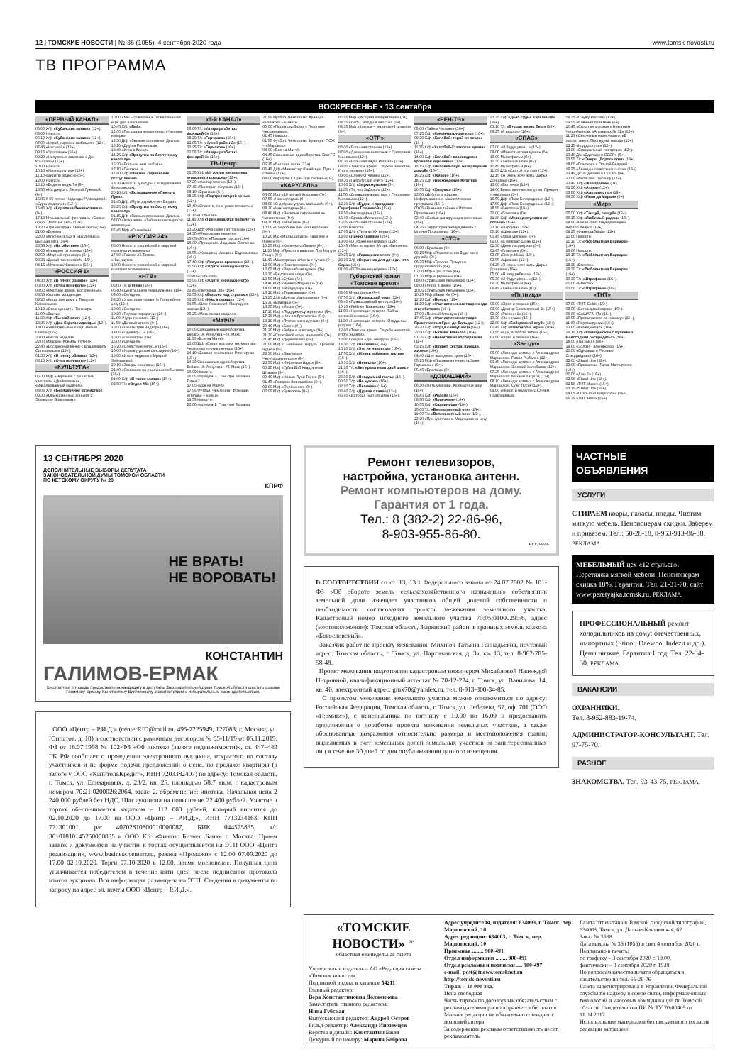12 | ТОМСКИЕ НОВОСТИ | № 36 (1055), 4 сентября 2020 года www.tomsk-novosti.ru
ТВ ПРОГРАММА
ВОСКРЕСЕНЬЕ • 13 сентября
«ПЕРВЫЙ КАНАЛ»
05.00 Х/ф «Кубанские казаки» (12+).
06.00 Новости.
06.10 Х/ф «Кубанские казаки» (12+).
07.00 «Играй, гармонь любимая!» (12+).
07.45 «Часовой» (12+).
08.15 «Здоровье» (16+).
09.20 «Непутевые заметки» с Дм. Крыловым (12+).
10.00 Новости.
10.10 «Жизнь других» (12+).
11.10 «Видели видео?» (6+).
12.00 Новости.
12.10 «Видели видео?» (6+).
13.50 «На дачу!» с Ларисой Гузеевой (6+).
15.05 К 90-летию Надежды Румянцевой. «Одна из девчат» (12+).
15.45 Х/ф «Королева бензоколонки» (0+).
17.15 Музыкальный фестиваль «Белые ночи». Золотые хиты (12+).
19.20 «Три аккорда». Новый сезон (16+).
21.00 «Время».
22.00 «Клуб веселых и находчивых». Высшая лига (16+).
23.55 Х/ф «На обочине» (16+).
02.05 «Наедине со всеми» (16+).
02.50 «Модный приговор» (6+).
03.35 «Давай поженимся!» (16+).
04.15 «Мужское/Женское» (16+).
«РОССИЯ 1»
04.30 Х/ф «В плену обмана» (12+).
06.00 Х/ф «Отец поневоле» (12+).
08.00 «Местное время. Воскресенье».
08.35 «Устами младенца».
09.20 «Когда все дома с Тимуром Кизяковым».
10.10 «Сто к одному». Телеигра.
11.00 «Вести».
11.30 Х/ф «Ты мой свет» (12+).
13.35 Х/ф «Два берега надежды» (12+).
18.00 «Удивительные люди. Новый сезон» (12+).
20.00 «Вести недели».
22.00 «Москва. Кремль. Путин».
22.40 «Воскресный вечер с Владимиром Соловьевым» (12+).
01.30 Х/ф «В плену обмана» (12+).
03.10 Х/ф «Отец поневоле» (12+).
«КУЛЬТУРА»
06.30 М/ф «Чертенок с пушистым хвостом», «Дюймовочка», «Заколдованный мальчик».
08.05 Х/ф «Беспокойное хозяйство».
09.30 «Обыкновенный концерт с Эдуардом Эфировым».
10.00 «Мы – грамотеи!» Телевизионная игра для школьников.
10.45 Х/ф «Вий».
12.00 «Письма из провинции». «Человек и море».
12.30 Д/ф «Лесные стражники. Дятлы».
13.10 «Другие Романовы».
13.40 «Игра в бисер».
14.25 Х/ф «Прогулка по беспутному кварталу».
16.30 «Больше, чем любовь».
17.10 «Пешком...».
17.40 Х/ф «Онегин. Лирические отступления».
19.30 Новости культуры с Владиславом Флярковским.
20.10 Х/ф «Возвращение «Святого Луки».
21.45 Д/ф «Мути дирижирует Верди».
23.25 Х/ф «Прогулка по беспутному кварталу».
01.15 Д/ф «Лесные стражники. Дятлы».
02.00 «Искатели». «Тайна монастырской звонницы».
02.45 М/ф «Скамейка».
«РОССИЯ 24»
06.00 Новости российской и мировой политики и экономики.
17.00 «Россия 24.Томск».
«Час науки».
18.00 Новости российской и мировой политики и экономики.
«НТВ»
05.00 Т/с «Пляж» (16+).
06.40 «Центральное телевидение» (16+).
08.00 «Сегодня».
08.20 «У нас выигрывают!» Лотерейное шоу (12+).
10.00 «Сегодня».
10.20 «Первая передача» (16+).
11.00 «Чудо техники» (12+).
11.50 «Дачный ответ» (0+).
13.00 «НашПотребНадзор» (16+).
14.05 «Однажды...» (16+).
15.00 «Своя игра» (0+).
16.00 «Сегодня».
16.20 «Следствие вели...» (16+).
18.00 «Новые русские сенсации» (16+).
19.00 «Итоги недели» с Ирадой Зейналовой.
20.10 «Звезды сошлись» (16+).
21.40 «Основано на реальных событиях» (16+).
01.00 Х/ф «В твоих глазах» (16+).
02.50 Т/с «Отдел 44» (16+).
«5-й КАНАЛ»
05.00 Т/с «Улицы разбитых фонарей-3» (16+).
08.20 Т/с «Горчаков» (16+).
12.05 Т/с «Чужой район-2» (16+).
23.25 Т/с «Горчаков» (16+).
02.55 Т/с «Улицы разбитых фонарей-3» (16+).
ТВ-Центр
05.35 Х/ф «Из жизни начальника уголовного розыска» (12+).
07.20 «Фактор жизни» (12+).
07.45 «Полезная покупка» (16+).
08.10 «Ералаш» (6+).
08.25 Х/ф «Портрет второй жены» (12+).
10.40 «Спасите, я не умею готовить!» (12+).
11.30 «События».
11.45 Х/ф «Где находится нофелет?» (12+).
13.20 Д/ф «Феномен Петросяна» (12+).
14.30 «Московская неделя».
15.05 «90-е. «Поющие трусы» (16+).
16.00 «Прощание. Людмила Сенчина» (16+).
16.55 «Женщины Михаила Евдокимова» (16+).
17.40 Х/ф «Ловушка времени» (12+).
21.50 Х/ф «Ждите неожиданного» (12+).
00.40 «События».
00.55 Х/ф «Ждите неожиданного» (12+).
01.45 «Петровка, 38» (16+).
01.55 Х/ф «Высоко над страхом» (12+).
03.25 Х/ф «Нож в сердце» (12+).
04.55 «Олег Янковский. Последняя охота» (12+).
05.25 «Московская неделя».
«Матч!»
10.00 Смешанные единоборства. Bellator. Х. Арчулета – П. Микс.
11.00 «Все на Матч!»
13.00 Д/ф «Спорт высоких технологий». Чемпионы против легенд» (16+).
14.10 «Боевая профессия. Ринггерлз» (16+).
14.30 Смешанные единоборства. Bellator. Х. Арчулета – П. Микс (16+).
16.00 Новости.
16.05 Формула-2. Гран-при Тосканы. Гонка 2.
17.05 «Все на Матч!»
17.55 Футбол. Чемпионат Франции. «Лилль» – «Мец».
19.55 Новости.
20.00 Формула-1. Гран-при Тосканы.
21.55 Футбол. Чемпионат Франции. «Монако» – «Нант».
00.00 «После футбола» с Георгием Черданцевым.
01.45 Новости.
01.55 Футбол. Чемпионат Франции. ПСЖ – «Марсель».
04.00 «Все на Матч!»
04.45 Смешанные единоборства. One FC (16+).
06.15 «Высшая лига» (12+).
06.45 Д/ф «Манчестер Юнайтед». Путь к славе» (12+).
08.00 Формула-1. Гран-при Тосканы (0+).
«КАРУСЕЛЬ»
06.00 М/ф «10 друзей Кролика» (0+).
07.55 «Чик-зарядка» (0+).
08.00 «С добрым утром, малыши!» (0+).
08.30 «Чик-зарядка» (0+).
08.40 М/ф «Веселые паровозики из Чаггингтона» (0+).
09.10 М/ф «Монсики» (0+).
10.00 «Съедобное или несъедобное» (0+).
10.20 М/с «Малышарики». Танцуем и поем!» (0+).
10.25 М/ф «Кошечки-собачки» (0+).
11.20 М/ф «Просто о важном. Про Миру и Гошу» (0+).
11.45 «Мастерская «Умелые ручки» (0+).
12.00 М/ф «Пластилинки» (0+).
12.05 М/ф «Волшебная кухня» (0+).
13.30 «Вкусняшки шоу» (0+).
13.50 М/ф «Буба» (6+).
14.40 М/ф «Чучело-Мяучело» (0+).
14.50 М/ф «Мойдодыр» (0+).
15.10 М/ф «Тараканище» (0+).
15.25 Д/ф «Доктор Малышкина» (0+).
15.30 «Ералаш» (6+).
16.30 М/ф «Йоко» (0+).
17.10 М/ф «Подружки-супергерои» (6+).
17.35 М/ф «Ник-изобретатель» (0+).
19.10 М/ф «Лунтик и его друзья» (0+).
20.40 М/ф «Бинг» (0+).
21.20 М/ф «Зебра в клеточку» (0+).
21.30 «Спокойной ночи, малыши!» (0+).
21.45 М/ф «Деревяшки» (0+).
21.50 М/ф «Сказочный патруль. Хроники чудес» (0+).
23.30 М/ф «Эволюция Черепашекниндзя» (6+).
23.55 М/ф «Инфинити Надо» (6+).
00.20 М/ф «Губка Боб Квадратные Штаны» (6+).
00.40 М/ф «Новые Луни Тюнз» (6+).
01.45 «Говорим без ошибок» (0+).
02.00 М/ф «Поросенок» (0+).
02.05 М/ф «Бумажки» (0+).
02.55 М/ф «История изобретений» (0+).
04.15 «Лапы, морды и хвосты» (0+).
04.35 М/ф «Кокоша – маленький дракон» (0+).
«ОТР»
06.00 «Большая страна» (12+).
07.00 «Домашние животные с Григорием Маневым» (12+).
07.30 «Большая наука России» (12+).
08.00 «Томское время. Служба новостей. Итоги недели» (16+).
09.00 «Служу Отчизне» (12+).
09.30 «Гамбургский счет» (12+).
10.00 Х/ф «Звуки музыки» (0+).
11.35 «То, что ЗаДело!» (12+).
11.50 «Домашние животные с Григорием Маневым» (12+).
12.20 Х/ф «Будни и праздники Серафимы Глюкиной» (12+).
14.50 «Календарь» (12+).
15.40 «Среда обитания» (12+).
16.05 «Большая страна» (12+).
17.00 Новости.
17.05 Д/ф «Титаны XX века» (12+).
18.00 «Личио знаком» (16+).
19.00 «ОТРажение недели» (12+).
19.45 «Моя история». Игорь Матвиенко (12+).
20.25 Х/ф «Укрощение огня» (0+).
23.10 Х/ф «Охранник для дочери, или Сара» (16+).
01.00 «ОТРажение недели» (12+).
Губернский канал «Томское время»
06.00 Мультфильм (6+).
07.50 Х/ф «Багдадский вор» (12+).
09.40 «Православный взгляд» (16+).
10.10 «Рейтинг Баженова» (18+).
11.00 «Настоящая история. Тайна великой княжны» (16+).
11.30 «Настоящая история. Откуда мы родом» (16+).
12.00 «Томское время. Служба новостей. Итоги недели».
13.00 Концерт «Три аккорда» (16+).
14.30 Х/ф «Пеликан» (16+).
16.10 Х/ф «Это не навсегда» (16+).
17.50 Х/ф «Жизнь забавами полна» (16+).
19.30 Х/ф «Невеста» (16+).
21.10 Т/с «Без права на второй шанс» (16+).
23.00 Х/ф «Невидимый гость» (16+).
00.50 Х/ф «Не чужие» (16+).
02.10 Х/ф «Пеликан» (16+).
03.40 Х/ф «Дурная слава» (12+).
05.40 «История настоящего» (16+).
«РЕН-ТВ»
05.00 «Тайны Чапман» (16+).
07.25 Х/ф «Конан-разрушитель» (16+).
09.20 Х/ф «Хеллбой: герой из пекла» (16+).
11.35 Х/ф «Хеллбой-2: золотая армия» (16+).
14.00 Х/ф «Хеллбой: возрождение кровавой королевы» (12+).
15.15 Х/ф «Человек-паук: возвращение домой» (16+).
16.25 Х/ф «Живое» (16+).
18.25 Х/ф «Восхождение Юпитер» (16+).
20.55 Х/ф «Хищник» (16+).
23.00 «Добров в эфире». Информационно-аналитическая программа (16+).
00.05 «Военная тайна» с Игорем Прокопенко (16+).
03.40 «Самые шокирующие гипотезы» (16+).
04.25 «Территория заблуждений» с Игорем Прокопенко (16+).
«СТС»
06.00 «Ералаш» (0+).
06.15 М/ф «Приключения Вуди и его друзей» (0+).
06.35 М/ф «Тролли. Праздник продолжается!» (6+).
07.00 М/ф «Три кота» (0+).
07.30 М/ф «Царевны» (0+).
08.00 «Уральские пельмени» (16+).
09.00 «Рогов в деле» (16+).
10.05 «Уральские пельмени» (16+).
10.25 М/ф «Валл-И» (0+).
12.20 Х/ф «Веном» (16+).
14.20 Х/ф «Фантастические твари и где они обитают» (16+).
17.00 «Полный блэкаут» (16+).
17.45 Х/ф «Фантастические твари. Преступления Грин-де-Вальда» (12+).
20.20 Х/ф «Отряд самоубийц» (16+).
22.50 Х/ф «Бэтмен. Начало» (16+).
01.35 Х/ф «Новогодний корпоратив» (18+).
03.15 Х/ф «Привет, сестра, прощай, жизнь» (16+).
04.40 «Шоу выходного дня» (16+).
05.25 М/ф «Последняя невеста Змея Горыныча» (0+).
05.45 «Ералаш» (0+).
«ДОМАШНИЙ»
06.30 «Пять ужинов». Кулинарное шоу (16+).
06.45 Х/ф «Родня» (16+).
08.50 Х/ф «Приезжая» (16+).
10.55 Х/ф «Садовница» (16+).
15.00 Т/с «Великолепный век» (16+).
19.00 Т/с «Великолепный век» (16+).
23.20 «Про здоровье». Медицинское шоу (16+).
23.35 Х/ф «Дело судьи Карелиной» (16+).
03.10 Т/с «Вторая жизнь Евы» (16+).
06.25 «6 кадров» (16+).
«СПАС»
07.00 «И будут двое...» (12+).
08.00 «Монастырская кухня» (0+).
10.00 Мультфильм (0+).
10.30 «Тайны сказок» (0+).
10.45 Мультфильм (0+).
11.00 Д/ф «Святой Муром» (12+).
12.15 «Я очень хочу жить. Дарья Донцова» (16+).
13.00 «Встреча» (12+).
14.00 Божественная литургия. Прямая трансляция (0+).
16.50 Д/ф «Пояс Богородицы» (12+).
17.50 Д/ф «Пояс Богородицы» (12+).
18.55 «Бесогон» (16+).
20.00 «Главное» (0+).
21.30 Х/ф «Мерседес уходит от погони» (12+).
23.10 «Парсуна» (12+).
00.10 «Щипков» (12+).
00.45 «Лица Церкви» (6+).
01.00 «В поисках Бога» (12+).
01.30 «День патриарха» (0+).
01.45 «Главное» (0+).
03.05 «Res publica» (16+).
03.55 «Щипков» (12+).
04.25 «Я очень хочу жить. Дарья Донцова» (16+).
05.00 «Я хочу ребенка» (12+).
05.30 «И будут двое...» (12+).
06.20 Мультфильм (0+).
06.45 «Тайны сказок» (0+).
«Пятница»
05.00 «Орел и решка» (16+).
09.00 «Доктор Бессмертный-2» (16+).
09.30 «Регина+1» (16+).
10.30 «На ножах» (16+).
22.00 Х/ф «Бойцовский клуб» (18+).
00.45 Х/ф «Шпионские игры» (16+).
02.55 «Еда, я люблю тебя!» (16+).
03.50 «Орел и решка» (16+).
«Звезда»
06.00 «Легенды армии» с Александром Маршалом. Павел Рыбалко (12+).
06.45 «Легенды армии» с Александром Маршалом. Зиновий Колобанов (12+).
07.25 «Легенды армии» с Александром Маршалом. Михаил Катуков (12+).
08.10 «Легенды армии» с Александром Маршалом. Олег Лосик (12+).
09.00 «Новости недели» с Юрием Подкопаевым.
09.25 «Служу России» (12+).
09.55 «Военная приемка» (6+).
10.45 «Скрытые угрозы» с Николаем Чиндяйкиным. «Альманах № 31» (12+).
11.25 «Секретные материалы». «В логово зверя. Последний поход» (12+).
12.15 «Код доступа» (12+).
13.00 «Специальный репортаж» (12+).
13.40 Д/с «Сделано в СССР» (6+).
13.55 Т/с «Смерш. Дорога огня» (16+).
18.00 «Главное» с Ольгой Беловой.
19.25 «Легенды советского сыска» (16+).
22.45 Д/с «Сделано в СССР» (6+).
23.00 «Фетисов». Ток-шоу (12+).
23.45 Х/ф «Жаворонок» (0+).
01.30 Х/ф «Атака» (12+).
03.00 Х/ф «Альпинисты» (18+).
04.30 Х/ф «Иван да Марья» (0+).
«Мир»
05.00 Х/ф «Танцуй, танцуй» (12+).
06.15 Х/ф «Любимый раджа» (16+).
08.50 «Наше кино. Неувядающие». Кирилл Лавров (12+).
09.25 «ФазендаЛайф» (12+).
10.00 Новости.
10.10 Т/с «Любопытная Варвара» (16+).
16.00 Новости.
16.15 Т/с «Любопытная Варвара» (16+).
18.30 «Вместе».
19.30 Т/с «Любопытная Варвара» (16+).
20.30 Т/с «Штрафник» (16+).
00.00 «Вместе».
01.00 Т/с «Штрафник» (16+).
«ТНТ»
07.00 «ТНТ. Gold» (16+).
08.00 «Битва дизайнеров» (16+).
09.00 «САШАТАНЯ» (16+).
10.55 «Просыпаемся по-новому» (16+).
11.00 «Перезагрузка» (16+).
12.00 «Камеди клаб» (16+).
16.15 Х/ф «Полицейский с Рублевки. Новогодний беспредел-2» (16+).
18.00 «Ты как я» (16+).
19.00 «Золото Геленджика» (16+).
20.00 «Однажды в России». Спецдайджест (16+).
22.00 «Stand Up» (18+).
23.00 «Прожарка». Гарик Мартиросян (18+).
00.00 «Дом-2» (16+).
02.00 «Stand Up» (18+).
02.50 «ТНТ Music» (16+).
03.15 «Stand Up» (18+).
04.05 «Открытый микрофон» (16+).
06.35 «ТНТ. Best» (16+).
13 СЕНТЯБРЯ 2020
ДОПОЛНИТЕЛЬНЫЕ ВЫБОРЫ ДЕПУТАТА
ЗАКОНОДАТЕЛЬНОЙ ДУМЫ ТОМСКОЙ ОБЛАСТИ
ПО КЕТСКОМУ ОКРУГУ № 20
КПРФ
НЕ ВРАТЬ!
НЕ ВОРОВАТЬ!
КОНСТАНТИН
ГАЛИМОВ-ЕРМАК
Бесплатная площадь предоставлена кандидату в депутаты Законодательной думы Томской области шестого созыва Галимову-Ермаку Константину Викторовичу в соответствии с избирательным законодательством.
ООО «Центр – Р.И.Д.» (centerRID@mail.ru, 495-7225949, 127083, г. Москва, ул. Юннатов, д. 18) в соответствии с рамочным договором № 05-11/19 от 05.11.2019, ФЗ от 16.07.1998 № 102-ФЗ «Об ипотеке (залоге недвижимости)», ст. 447–449 ГК РФ сообщает о проведении электронного аукциона, открытого по составу участников и по форме подачи предложений о цене, по продаже квартиры (в залоге у ООО «КапитольКредит», ИНН 7203382407) по адресу: Томская область, г. Томск, ул. Елизаровых, д. 23/2, кв. 25, площадью 58,7 кв.м, с кадастровым номером 70:21:0200026:2064, этаж: 2, обременение: ипотека. Начальная цена 2 240 000 рублей без НДС. Шаг аукциона на повышение 22 400 рублей. Участие в торгах обеспечивается задатком – 112 000 рублей, который вносится до 02.10.2020 до 17.00 на ООО «Центр – Р.И.Д.», ИНН 7713234163, КПП 771301001, р/с 40702810800010000087, БИК 044525835, к/с 30101810145250000835 в ООО КБ «Финанс Бизнес Банк» г. Москва. Прием заявок и документов на участие в торгах осуществляется на ЭТП ООО «Центр реализации», www.business.centerr.ru, раздел «Продажи» с 12.00 07.09.2020 до 17.00 02.10.2020. Торги 07.10.2020 в 12.00, время московское. Покупная цена уплачивается победителем в течение пяти дней после подписания протокола итогов аукциона. Вся информация размещена на ЭТП. Сведения и документы по запросу на адрес эл. почты ООО «Центр – Р.И.Д.».
Ремонт телевизоров,
настройка, установка антенн.
Ремонт компьютеров на дому.
Гарантия от 1 года.
Тел.: 8 (382-2) 22-86-96,
8-903-955-86-80.
РЕКЛАМА
В СООТВЕТСТВИИ со ст. 13, 13.1 Федерального закона от 24.07.2002 № 101-ФЗ «Об обороте земель сельскохозяйственного назначения» собственник земельной доли извещает участников общей долевой собственности о необходимости согласования проекта межевания земельного участка. Кадастровый номер исходного земельного участка 70:05:0100029:56, адрес (местоположение): Томская область, Зырянский район, в границах земель колхоза «Богословский».
Заказчик работ по проекту межевания: Михнюк Татьяна Геннадьевна, почтовый адрес: Томская область, г. Томск, ул. Партизанская, д. 3а, кв. 13, тел. 8-962-785-58-48.
Проект межевания подготовлен кадастровым инженером Михайловой Надеждой Петровной, квалификационный аттестат № 70-12-224, г. Томск, ул. Вавилова, 14, кв. 40, электронный адрес: gmx70@yandex.ru, тел. 8-913-800-34-85.
С проектом межевания земельного участка можно ознакомиться по адресу: Российская Федерация, Томская область, г. Томск, ул. Лебедева, 57, оф. 701 (ООО «Геомикс»), с понедельника по пятницу с 10.00 по 16.00 и предоставить предложения о доработке проекта межевания земельных участков, а также обоснованные возражения относительно размера и местоположения границ выделяемых в счет земельных долей земельных участков от заинтересованных лиц в течение 30 дней со дня опубликования данного извещения.
ЧАСТНЫЕ
ОБЪЯВЛЕНИЯ
УСЛУГИ
СТИРАЕМ ковры, паласы, пледы. Чистим мягкую мебель. Пенсионерам скидки. Заберем и привезем. Тел.: 50-28-18, 8-953-913-86-38. РЕКЛАМА.
МЕБЕЛЬНЫЙ цех «12 стульев». Перетяжка мягкой мебели. Пенсионерам скидка 10%. Гарантия. Тел. 21-31-70, сайт www.peretyajka.tomsk.ru. РЕКЛАМА.
ПРОФЕССИОНАЛЬНЫЙ ремонт холодильников на дому: отечественных, импортных (Stinol, Daewoo, Indezit и др.). Цены низкие. Гарантия 1 год. Тел. 22-34-30. РЕКЛАМА.
ВАКАНСИИ
ОХРАННИКИ.
Тел. 8-952-883-19-74.
АДМИНИСТРАТОР-КОНСУЛЬТАНТ. Тел. 97-75-70.
РАЗНОЕ
ЗНАКОМСТВА. Тел. 93-43-75. РЕКЛАМА.
«ТОМСКИЕ НОВОСТИ» <sup>16+</sup>
областная еженедельная газета
Учредитель и издатель – АО «Редакция газеты «Томские новости»
Подписной индекс в каталоге 54211
Главный редактор:
Вера Константиновна Долженкова
Заместитель главного редактора:
Нина Губская
Выпускающий редактор: Андрей Остров
Бильд-редактор: Александр Иноземцев
Верстка и дизайн: Константин Ежов
Дежурный по номеру: Марина Боброва
Адрес учредителя, издателя: 634003, г. Томск, пер. Мариинский, 10
Адрес редакции: 634003, г. Томск, пер. Мариинский, 10
Приемная ........ 900-491
Отдел информации ........ 900-491
Отдел рекламы и подписки .... 900-497
e-mail: post@tnews.tomsknet.ru
http://tomsk-novosti.ru
Тираж – 10 000 экз.
Цена свободная
Часть тиража по договорным обязательствам с рекламодателями распространяется бесплатно
Мнение редакции не обязательно совпадает с позицией автора
За содержание рекламы ответственность несет рекламодатель
Газета отпечатана в Томской городской типографии, 634003, Томск, ул. Дальне-Ключевская, 62
Заказ № 3598
Дата выхода № 36 (1055) в свет 4 сентября 2020 г.
Подписано в печать:
по графику – 3 сентября 2020 г. 19.00,
фактически – 3 сентября 2020 г. 19.00
По вопросам качества печати обращаться в издательство по тел. 65-26-06
Газета зарегистрирована в Управлении Федеральной службы по надзору в сфере связи, информационных технологий и массовых коммуникаций по Томской области. Свидетельство ПИ № ТУ 70-00405 от 11.04.2017
Использование материалов без письменного согласия редакции запрещено